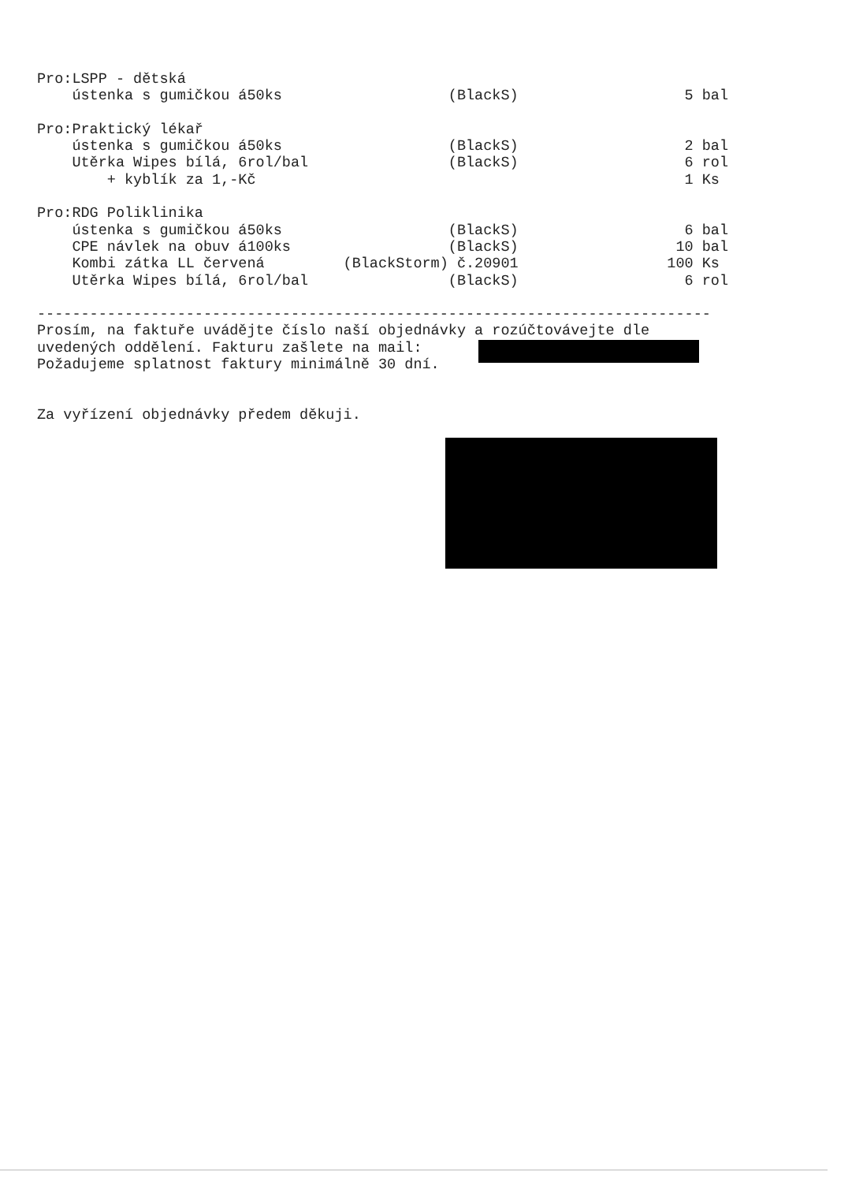Pro:LSPP - dětská
    ústenka s gumičkou á50ks                   (BlackS)                   5 bal

Pro:Praktický lékař
    ústenka s gumičkou á50ks                   (BlackS)                   2 bal
    Utěrka Wipes bílá, 6rol/bal                (BlackS)                   6 rol
        + kyblík za 1,-Kč                                                 1 Ks

Pro:RDG Poliklinika
    ústenka s gumičkou á50ks                   (BlackS)                   6 bal
    CPE návlek na obuv á100ks                  (BlackS)                  10 bal
    Kombi zátka LL červená         (BlackStorm) č.20901                 100 Ks
    Utěrka Wipes bílá, 6rol/bal                (BlackS)                   6 rol

-----------------------------------------------------------------------------
Prosím, na faktuře uvádějte číslo naší objednávky a rozúčtovávejte dle
uvedených oddělení. Fakturu zašlete na mail:
Požadujeme splatnost faktury minimálně 30 dní.


Za vyřízení objednávky předem děkuji.